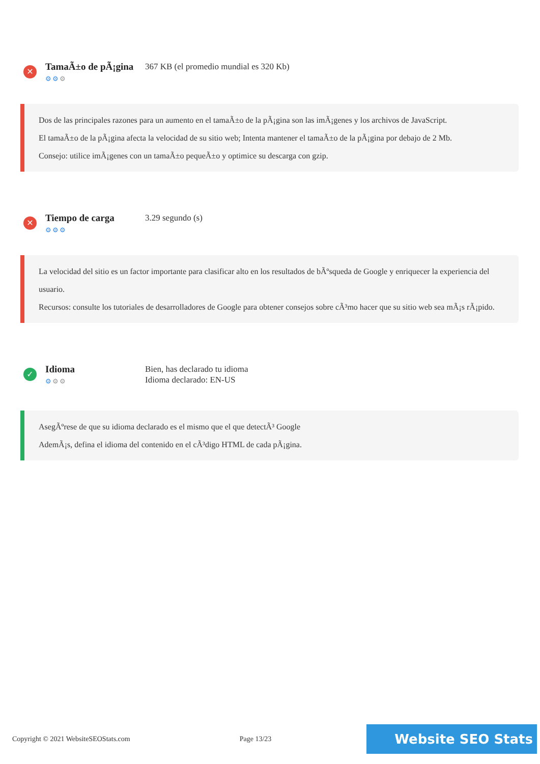✕
TamaÃ±o de pÃ¡gina
⚙⚙⚙
367 KB (el promedio mundial es 320 Kb)
Dos de las principales razones para un aumento en el tamaÃ±o de la pÃ¡gina son las imÃ¡genes y los archivos de JavaScript.
El tamaÃ±o de la pÃ¡gina afecta la velocidad de su sitio web; Intenta mantener el tamaÃ±o de la pÃ¡gina por debajo de 2 Mb.
Consejo: utilice imÃ¡genes con un tamaÃ±o pequeÃ±o y optimice su descarga con gzip.
✕
Tiempo de carga
⚙⚙⚙
3.29 segundo (s)
La velocidad del sitio es un factor importante para clasificar alto en los resultados de bÃºsqueda de Google y enriquecer la experiencia del usuario.
Recursos: consulte los tutoriales de desarrolladores de Google para obtener consejos sobre cÃ³mo hacer que su sitio web sea mÃ¡s rÃ¡pido.
✓
Idioma
⚙⚙⚙
Bien, has declarado tu idioma
Idioma declarado: EN-US
AsegÃºrese de que su idioma declarado es el mismo que el que detectÃ³ Google
AdemÃ¡s, defina el idioma del contenido en el cÃ³digo HTML de cada pÃ¡gina.
Copyright © 2021 WebsiteSEOStats.com Page 13/23 Website SEO Stats